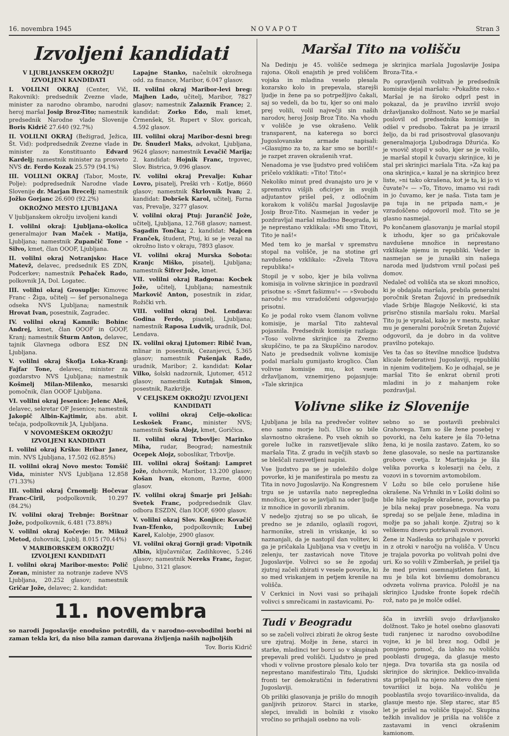16. novembra 1945 N O V A P O T Stran 3
Izvoljeni kandidati
V LJUBLJANSKEM OKROŽJU IZVOLJENI KANDIDATI
I. VOLILNI OKRAJ (Center, Vič, Rakovnik): predsednik Zvezne vlade, minister za narodno obrambo, narodni heroj maršal Josip Broz-Tito; namestnik predsednik Narodne vlade Slovenije Boris Kidrič 27.640 (92.7%)
II. VOLILNI OKRAJ (Bežigrad, Ježica, Št. Vid): podpredsednik Zvezne vlade in minister za Konstituanto Edvard Kardelj; namestnik minister za prosveto NVS dr. Ferdo Kozak 25.579 (94.1%)
III. VOLILNI OKRAJ (Tabor, Moste, Polje): podpredsednik Narodne vlade Slovenije dr. Marjan Brecelj; namestnik Jožko Gorjanc 26.600 (92.2%)
OKROŽNO MESTO LJUBLJANA
V ljubljanskem okrožju izvoljeni kandi
I. volilni okraj: Ljubljana-okolica generalmajor Ivan Maček - Matija, Ljubljana; namestnik Zupančič Tone - Silvo, kmet, član OOOF, Ljubljana.
II. volilni okraj Notranjsko: Hace Matevž, delavec, predsednik ES ZDN, Podcerkev; namestnik Pehaček Rado, polkovnik JA, Dol. Logatec.
III. volilni okraj Grosuplje: Kimovec Franc - Žiga, učitelj — šef personalnega odseka NVS Ljubljana; namestnik Hrovat Ivan, posestnik, Zagradec.
IV. volilni okraj Kamnik: Bohinc Andrej, kmet, član OOOF in GOOF, Kranj; namestnik Šturm Anton, delavec, tajnik Glavnega odbora ESZ DN Ljubljana.
V. volilni okraj Škofja Loka-Kranj: Fajfar Tone, delavec, minister za gozdarstvo NVS Ljubljana; namestnik Košmelj Milan-Milenko, mesarski pomočnik, član OOOF Ljubljana.
VI. volilni okraj Jesenice: Jelenc Aleš, delavec, sekretar OF Jesenice; namestnik Jakopič Albin-Kajtimir, abs. abit. tečaja, podpolkovnik JA, Ljubljana.
V NOVOMEŠKEM OKROŽJU IZVOLJENI KANDIDATI
I. volilni okraj Krško: Hribar Janez, min. NVS Ljubljana, 17.502 (62.85%)
II. volilni okraj Novo mesto: Tomšič Vida, minister NVS Ljubljana 12.858 (71.33%)
III. volilni okraj Črnomelj: Hočevar Franc-Ciril, podpolkovnik, 10.297 (84.2%)
IV. volilni okraj Trebnje: Borštnar Jože, podpolkovnik, 6.481 (73.88%)
V. volilni okraj Kočevje: Dr. Mikuž Metod, duhovnik, Ljublj. 8.015 (70.44%)
V MARIBORSKEM OKROŽJU IZVOLJENI KANDIDATI
I. volilni okraj Maribor-mesto: Polič Zoran, minister za notranje zadeve NVS Ljubljana, 20.252 glasov; namestnik Gričar Jože, delavec; 2. kandidat:
Lapajne Stanko, načelnik okrožnega odd. za finance, Maribor, 6.047 glasov.
II. volilni okraj Maribor-levi breg: Majhen Lado, učitelj, Maribor, 7827 glasov; namestnik Zalaznik France; 2. kandidat: Zorko Edo, mali kmet, Črmenšek, St. Rupert v Slov. goricah, 4.592 glasov.
III. volilni okraj Maribor-desni breg: Dr. Šnuderl Maks, advokat, Ljubljana, 9624 glasov; namestnik Levačič Marija; 2. kandidat: Hojnik Franc, trgovec, Slov. Bistrica, 9.096 glasov.
IV. volilni okraj Prevalje: Kuhar Lovro, pisatelj, Preški vrh - Kotlje, 8660 glasov; namestnik Škrlovnik Ivan; 2. kandidat: Dobršek Karol, učitelj, Farna vas, Prevalje, 3277 glasov.
V. volilni okraj Ptuj: Jurančič Jože, učitelj, Ljubljana, 12.768 glasov; namest. Sagadin Tončka; 2. kandidat: Majcen Franček, študent, Ptuj, ki se je vezal na okrožno listo v okraju, 7893 glasov.
VI. volilni okraj Murska Sobota: Kranjc Miško, pisatelj, Ljubljana; namestnik Šifrer Jože, kmet.
VII. volilni okraj Radgona: Kocbek Jože, učitelj, Ljubljana; namestnik Markovič Anton, posestnik in zidar, Rožički vrh.
VIII. volilni okraj Dol. Lendava: Godina Ferdo, pisatelj, Ljubljana; namestnik Raposa Ludvik, uradnik, Dol. Lendava.
IX. volilni okraj Ljutomer: Ribič Ivan, mlinar in posestnik, Cezanjevci, 5.365 glasov; namestnik Pušenjak Rado, uradnik, Maribor; 2. kandidat: Kolar Vilko, šolski nadzornik, Ljutomer, 4512 glasov; namestnik Kutnjak Simon, posestnik, Razkrižje.
V CELJSKEM OKROŽJU IZVOLJENI KANDIDATI
I. volilni okraj Celje-okolica: Leskošek Franc, minister NVS; namestnik Suša Alojz, kmet, Goričica.
II. volilni okraj Trbovlje: Marinko Miha, rudar, Beograd; namestnik Ocepek Alojz, soboslikar, Trbovlje.
III. volilni okraj Šoštanj: Lampret Jože, duhovnik, Maribor, 13.200 glasov; Košan Ivan, ekonom, Ravne, 4000 glasov.
IV. volilni okraj Šmarje pri Jelšah: Svetek Franc, podpredsednik Glav. odbora ESZDN, član IOOF, 6900 glasov.
V. volilni okraj Slov. Konjice: Kovačič Ivan-Efenko, podpolkovnik; Lubej Karel, Kalobje, 2900 glasov.
VI. volilni okraj Gornji grad: Vipotnik Albin, ključavničar, Zadihkovec, 5.246 glasov; namestnik Nereks Franc, žagar, Ljubno, 3121 glasov.
11. novembra
so narodi Jugoslavije enodušno potrdili, da v narodno-osvobodilni borbi ni zaman tekla kri, da niso bila zaman darovana življenja naših najboljših
Tov. Boris Kidrič
Maršal Tito na volišču
Na Dedinju je 45. volišče sedmega rajona. Okoli enajstih je pred voliščem vojska in mladina veselo plesala kozarsko kolo in prepevala, starejši ljudje in žene pa so potrpežljivo čakali, saj so vedeli, da bo tu, kjer so oni malo prej volili, volil največji sin naših narodov, heroj Josip Broz Tito. Na vhodu v volišče je vse okrašeno. Velik transparent, na katerega so borci Jugoslovanske armade napisali: »Glasujmo za to, za kar smo se borili!« je razpet zraven okrašenih vrat.
Nenadoma je vse ljudstvo pred voliščem pričelo vzklikati: »Tito! Tito!«
Nekoliko minut pred dvanajsto uro je v spremstvu višjih oficirjev in svojih adjutantov prišel peš, z odločnim korakom k volišču maršal Jugoslavije Josip Broz-Tito. Nasmejan in veder je pozdravljal maršal mladino Beograda, ki je neprestano vzklikala: »Mi smo Titovi, Tito je naš!«
Med tem ko je maršal v spremstvu stopal na volišče, je na stotine grl navdušeno vzklikalo: »Živela Titova republika!«
Stopil je v sobo, kjer je bila volivna komisija in volivne skrinjice in pozdravil prisotne s: »Smrt fašizmu!« — »Svobodu narodu!« mu vzradoščeni odgovarjajo prisotni.
Ko je podal roko vsem članom volivne komisije, je maršal Tito zahteval pojasnila. Predsednik komisije razlaga: »Toso volivne skrinjice za Zvezno skupščino, te pa za Skupščino narodov. Nato je predsednik volivne komisije podal maršalu gumijasto kroglico. Član volivne komisije mu, kot vsem državljanom, vznemirjeno pojasnjuje: »Tale skrinjica
je skrinjica maršala Jugoslavije Josipa Broza-Tita.«
Po opravljenih volitvah je predsednik komisije dejal maršalu: »Pokažite roko.« Maršal je na široko odprl pest in pokazal, da je pravilno izvršil svojo državljansko dolžnost. Nato se je maršal poslovil od predsednika komisije in odšel v predsobo. Takrat pa je izrazil željo, da bi rad prisostvoval glasovanju generalmajorja Ljubodraga Džurića. Ko je vnovič stopil v sobo, kjer se je volilo, je maršal stopil k čuvarju skrinjice, ki je stal pri skrinjici maršala Tita. »Za kaj pa ona skrinjica,« kazal je na skrinjico brez liste, »ni tako okrašena, kot je ta, ki jo vi čuvate?« — »To, Titovo, imamo vsi radi in jo čuvamo, ker je naša. Tista tam je pa tuja in ne pripada nam,« je vzradoščeno odgovoril mož. Tito se je glasno nasmejal.
Po končanem glasovanju je maršal stopil k izhodu, kjer so ga pričakovale navdušene množice in neprestano vzklikale njemu in republiki. Veder in nasmejan se je junaški sin našega naroda med ljudstvom vrnil počasi peš domov.
Nedaleč od volišča sta se skozi množico, ki je obdajala maršala, prebila generalni poročnik Sretan Žujović in predsednik vlade Srbije Blagoje Nešković, ki sta prisrčno stisnila maršalu roku. Maršal Tito ju je vprašal, kako je v mestu, nakar mu je generalni poročnik Sretan Žujović odgovoril, da je dobro in da volitve pravilno potekajo.
Ves ta čas so številne množice ljudstva klicale federativni Jugoslaviji, republiki in njenim voditeljem. Ko je odhajal, se je maršal Tito še enkrat obrnil proti mladini in jo z mahanjem roke pozdravljal.
Volivne slike iz Slovenije
Ljubljana je bila na predvečer volitev eno samo morje luči. Ulice so bile slavnostno okrašene. Po vseh oknih so gorele lučke in razsvetljevale sliko maršala Tita. Z gradu in večjih stavb so se bleščali razsvetljeni napisi.
Vse ljudstvo pa se je udeležilo dolge povorke, ki je manifestirala po mestu za Tita in novo Jugoslavijo. Na Kongresnem trgu se je ustavila nato nepregledna množica, kjer so se javljali na oder ljudje iz množice in govorili zbranim.
V nedeljo zjutraj so se po ulicah, še predno se je zdanilo, oglasili rogovi, harmonike, streli in vriskanje, ki so naznanjali, da je nastopil dan volitev, ki ga je pričakala Ljubljana vsa v cvetju in zelenju, ter zastavicah nove Titove Jugoslavije. Volivci so se že zgodaj zjutraj začeli zbirati v vesele povorke, ki so med vriskanjem in petjem krenile na volišča.
V Cerknici in Novi vasi so prihajali volivci s smrečicami in zastavicami. Po-
sebno so se postavili prebivalci Grahovega. Tam so šle žene posebej v povorki, na čelu katere je šla 70-letna žena, ki je nosila zastavo. Zatem, ko so žene glasovale, so nesle na partizanske grobove cvetja. Iz Martinjaka je šla velika povorka s kolesarji na čelu, z vozovi in s tovornim avtomobilom.
V Ložu so bile celo porušene hiše okrašene. Na Vrhniki in v Loški dolini so bile hiše najlepše okrašene, povorka pa je bila nekaj prav posebnega. Na vozu spredaj so se peljale žene, mladina in možje pa so jahali konje. Zjutraj so k velikemu dnevu potrkavali zvonovi.
Žene iz Nadleska so prihajale v povorki in z otroki v naročju na volišča. V Uncu je trajala povorka po volitvah polni dve uri. Ko so volili v Zimberšah, je prišel tja že med prvimi osemnajstleten fant, ki mu je bila kot bivšemu domobrancu odvzeta volivna pravica. Položil je na skrinjico Ljudske fronte šopek rdečih rož, nato pa je molče odšel.
Tudi v Beogradu
so se začeli volivci zbirati že okrog šeste ure zjutraj. Možje in žene, starci in starke, mladinci ter borci so v skupinah prepevali pred volišči. Ljudstvo je pred vhodi v volivne prostore plesalo kolo ter neprestano manifestiralo Titu, Ljudski fronti ter demokratični in federativni Jugoslaviji.
Ob priliki glasovanja je prišlo do mnogih ganljivih prizorov. Starci in starke, slepci, invalidi in bolniki z visoko vročino so prihajali osebno na voli-
šča in izvršili svojo državljansko dolžnost. Tako je hotel osebno glasovati tudi ranjenec iz narodno osvobodilne vojne, ki je bil brez nog. Odbil je ponujeno pomoč, da lahko na volišču pooblasti drugega, da glasuje mesto njega. Dva tovariša sta ga nosila od skrinjice do skrinjice. Deklico-invalida sta pripeljali na njeno zahtevo dve njeni tovarišici iz boja. Na volišču je pooblastila svojo tovarišico-invalida, da glasuje mesto nje. Slep starec, star 85 let je prišel na volišče tipajoč. Skupina težkih invalidov je prišla na volišče z zastavami in venci okrašenim kamionom.